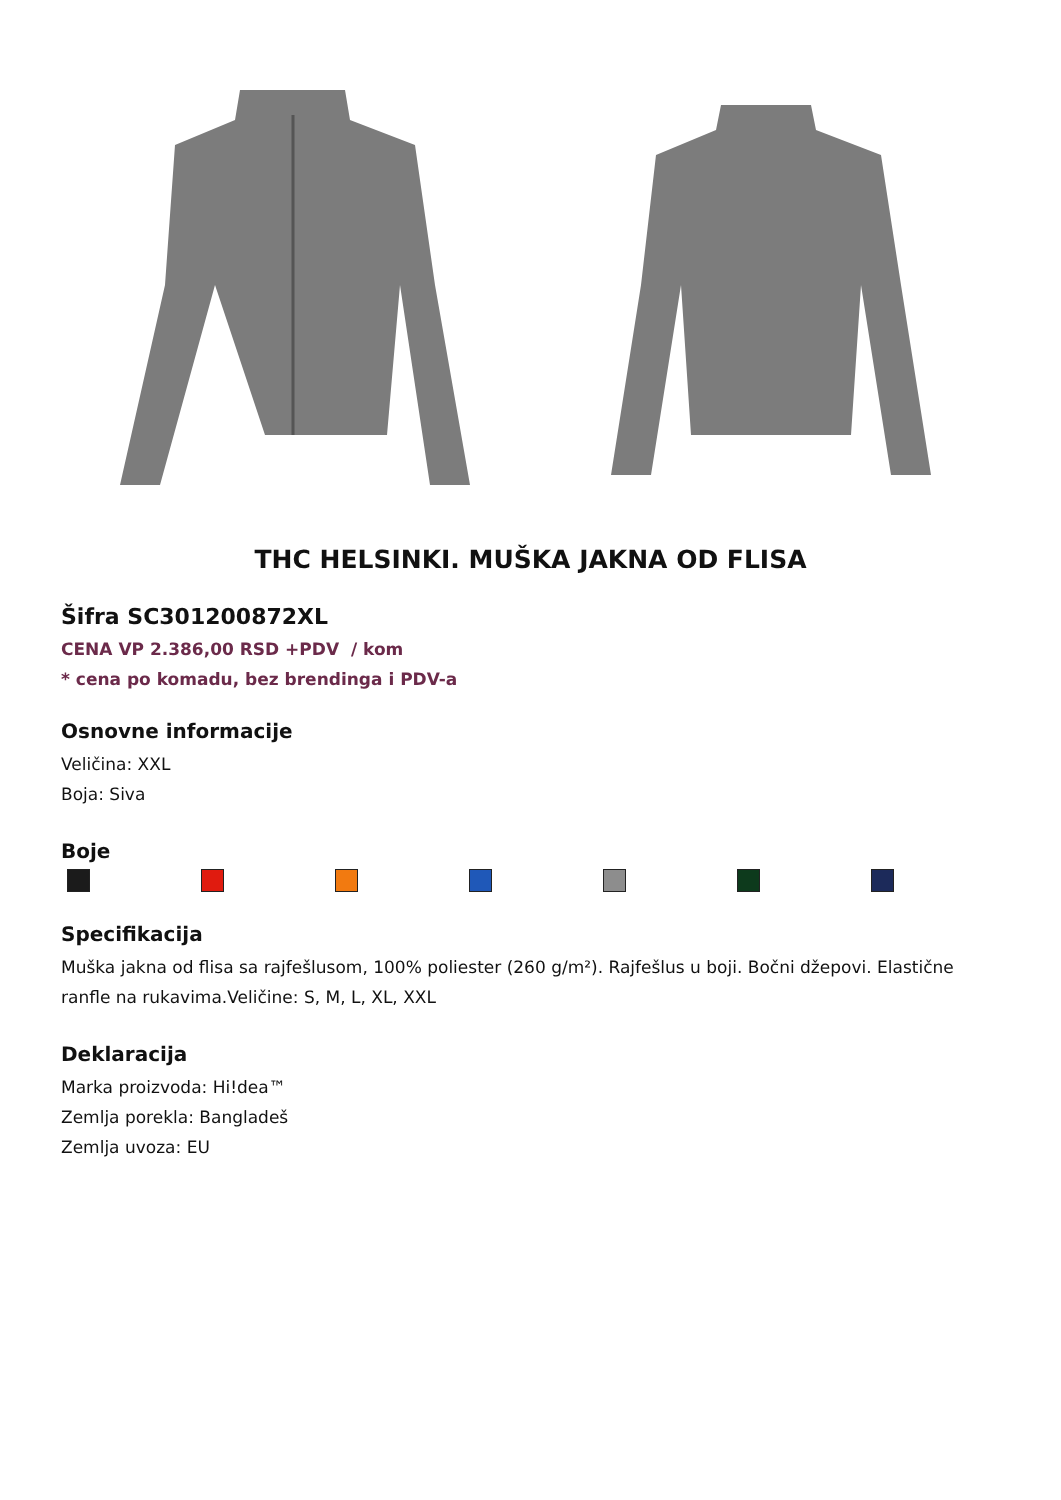THC HELSINKI. MUŠKA JAKNA OD FLISA
Šifra SC301200872XL
CENA VP 2.386,00 RSD +PDV / kom
* cena po komadu, bez brendinga i PDV-a
Osnovne informacije
Veličina: XXL
Boja: Siva
Boje
Specifikacija
Muška jakna od flisa sa rajfešlusom, 100% poliester (260 g/m²). Rajfešlus u boji. Bočni džepovi. Elastične ranfle na rukavima.Veličine: S, M, L, XL, XXL
Deklaracija
Marka proizvoda: Hi!dea™
Zemlja porekla: Bangladeš
Zemlja uvoza: EU